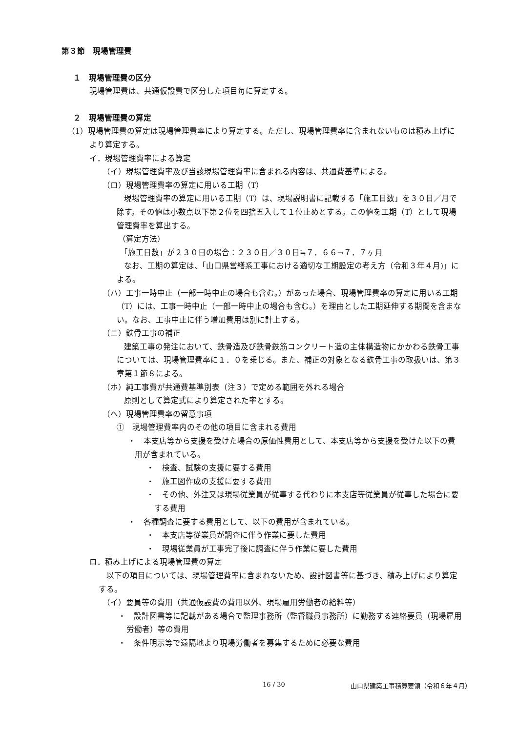第３節　現場管理費
１　現場管理費の区分
現場管理費は、共通仮設費で区分した項目毎に算定する。
２　現場管理費の算定
（1）現場管理費の算定は現場管理費率により算定する。ただし、現場管理費率に含まれないものは積み上げにより算定する。
イ．現場管理費率による算定
（イ）現場管理費率及び当該現場管理費率に含まれる内容は、共通費基準による。
（ロ）現場管理費率の算定に用いる工期（T）
現場管理費率の算定に用いる工期（T）は、現場説明書に記載する「施工日数」を３０日／月で除す。その値は小数点以下第２位を四捨五入して１位止めとする。この値を工期（T）として現場管理費率を算出する。
（算定方法）
「施工日数」が２３０日の場合：２３０日／３０日≒７．６６→７．７ヶ月
なお、工期の算定は、「山口県営繕系工事における適切な工期設定の考え方（令和３年４月)」による。
（ハ）工事一時中止（一部一時中止の場合も含む。）があった場合、現場管理費率の算定に用いる工期（T）には、工事一時中止（一部一時中止の場合も含む。）を理由とした工期延伸する期間を含まない。なお、工事中止に伴う増加費用は別に計上する。
（ニ）鉄骨工事の補正
建築工事の発注において、鉄骨造及び鉄骨鉄筋コンクリート造の主体構造物にかかわる鉄骨工事については、現場管理費率に１．０を乗じる。また、補正の対象となる鉄骨工事の取扱いは、第３章第１節８による。
（ホ）純工事費が共通費基準別表（注３）で定める範囲を外れる場合
原則として算定式により算定された率とする。
（ヘ）現場管理費率の留意事項
①　現場管理費率内のその他の項目に含まれる費用
・　本支店等から支援を受けた場合の原価性費用として、本支店等から支援を受けた以下の費用が含まれている。
・　検査、試験の支援に要する費用
・　施工図作成の支援に要する費用
・　その他、外注又は現場従業員が従事する代わりに本支店等従業員が従事した場合に要する費用
・　各種調査に要する費用として、以下の費用が含まれている。
・　本支店等従業員が調査に伴う作業に要した費用
・　現場従業員が工事完了後に調査に伴う作業に要した費用
ロ．積み上げによる現場管理費の算定
以下の項目については、現場管理費率に含まれないため、設計図書等に基づき、積み上げにより算定する。
（イ）要員等の費用（共通仮設費の費用以外、現場雇用労働者の給料等）
・　設計図書等に記載がある場合で監理事務所（監督職員事務所）に勤務する連絡要員（現場雇用労働者）等の費用
・　条件明示等で遠隔地より現場労働者を募集するために必要な費用
16 / 30 山口県建築工事積算要領（令和６年４月）